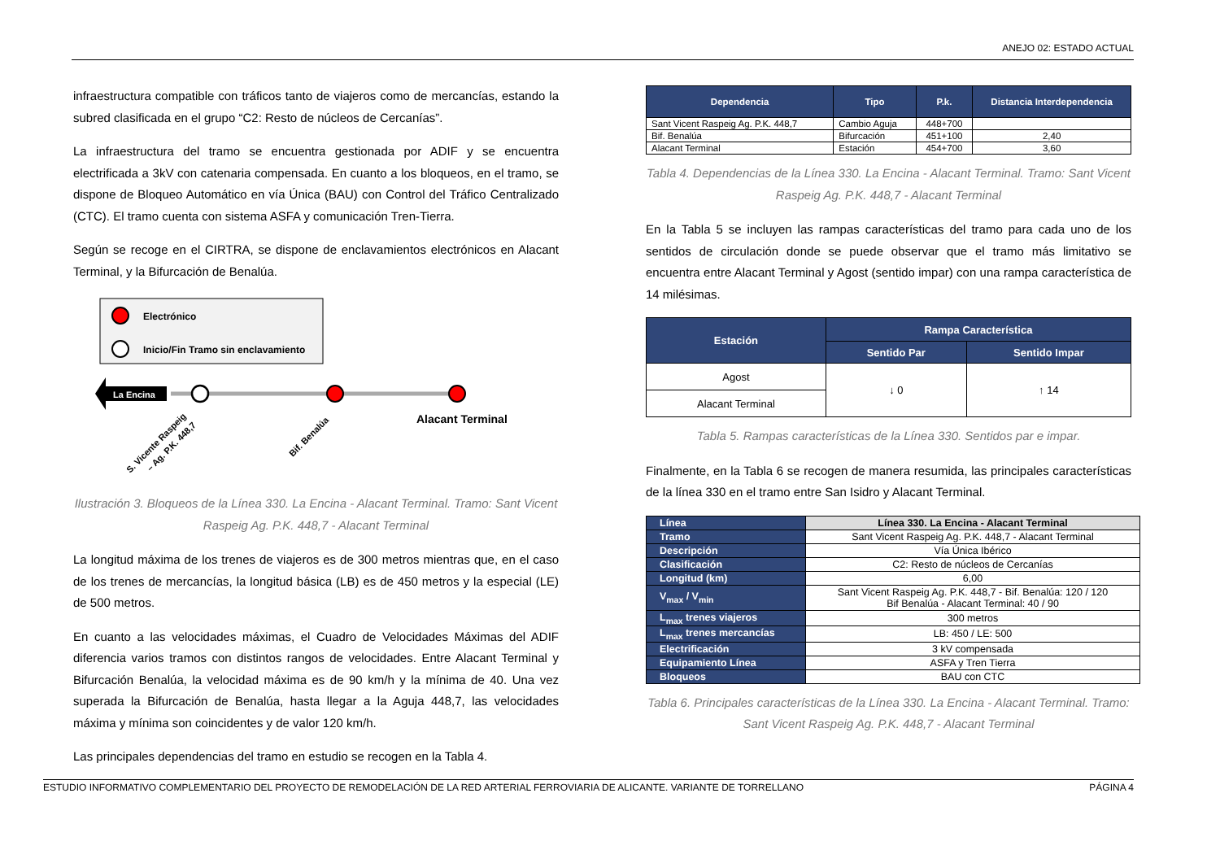ANEJO 02: ESTADO ACTUAL
infraestructura compatible con tráficos tanto de viajeros como de mercancías, estando la subred clasificada en el grupo “C2: Resto de núcleos de Cercanías”.
La infraestructura del tramo se encuentra gestionada por ADIF y se encuentra electrificada a 3kV con catenaria compensada. En cuanto a los bloqueos, en el tramo, se dispone de Bloqueo Automático en vía Única (BAU) con Control del Tráfico Centralizado (CTC). El tramo cuenta con sistema ASFA y comunicación Tren-Tierra.
Según se recoge en el CIRTRA, se dispone de enclavamientos electrónicos en Alacant Terminal, y la Bifurcación de Benalúa.
Electrónico
Inicio/Fin Tramo sin enclavamiento
La Encina
Alacant Terminal
S. Vicente Raspeig
– Ag. P.K. 448,7
Bif. Benalúa
Ilustración 3. Bloqueos de la Línea 330. La Encina - Alacant Terminal. Tramo: Sant Vicent Raspeig Ag. P.K. 448,7 - Alacant Terminal
La longitud máxima de los trenes de viajeros es de 300 metros mientras que, en el caso de los trenes de mercancías, la longitud básica (LB) es de 450 metros y la especial (LE) de 500 metros.
En cuanto a las velocidades máximas, el Cuadro de Velocidades Máximas del ADIF diferencia varios tramos con distintos rangos de velocidades. Entre Alacant Terminal y Bifurcación Benalúa, la velocidad máxima es de 90 km/h y la mínima de 40. Una vez superada la Bifurcación de Benalúa, hasta llegar a la Aguja 448,7, las velocidades máxima y mínima son coincidentes y de valor 120 km/h.
Las principales dependencias del tramo en estudio se recogen en la Tabla 4.
| Dependencia | Tipo | P.k. | Distancia Interdependencia |
| --- | --- | --- | --- |
| Sant Vicent Raspeig Ag. P.K. 448,7 | Cambio Aguja | 448+700 | |
| Bif. Benalúa | Bifurcación | 451+100 | 2,40 |
| Alacant Terminal | Estación | 454+700 | 3,60 |
Tabla 4. Dependencias de la Línea 330. La Encina - Alacant Terminal. Tramo: Sant Vicent Raspeig Ag. P.K. 448,7 - Alacant Terminal
En la Tabla 5 se incluyen las rampas características del tramo para cada uno de los sentidos de circulación donde se puede observar que el tramo más limitativo se encuentra entre Alacant Terminal y Agost (sentido impar) con una rampa característica de 14 milésimas.
| Estación | Rampa Característica | |
| --- | --- | --- |
| | Sentido Par | Sentido Impar |
| Agost | ↓ 0 | ↑ 14 |
| Alacant Terminal | | |
Tabla 5. Rampas características de la Línea 330. Sentidos par e impar.
Finalmente, en la Tabla 6 se recogen de manera resumida, las principales características de la línea 330 en el tramo entre San Isidro y Alacant Terminal.
| Línea | Línea 330. La Encina - Alacant Terminal |
| Tramo | Sant Vicent Raspeig Ag. P.K. 448,7 - Alacant Terminal |
| Descripción | Vía Única Ibérico |
| Clasificación | C2: Resto de núcleos de Cercanías |
| Longitud (km) | 6,00 |
| V<sub>max</sub> / V<sub>min</sub> | Sant Vicent Raspeig Ag. P.K. 448,7 - Bif. Benalúa: 120 / 120 Bif Benalúa - Alacant Terminal: 40 / 90 |
| L<sub>max</sub> trenes viajeros | 300 metros |
| L<sub>max</sub> trenes mercancías | LB: 450 / LE: 500 |
| Electrificación | 3 kV compensada |
| Equipamiento Línea | ASFA y Tren Tierra |
| Bloqueos | BAU con CTC |
Tabla 6. Principales características de la Línea 330. La Encina - Alacant Terminal. Tramo: Sant Vicent Raspeig Ag. P.K. 448,7 - Alacant Terminal
ESTUDIO INFORMATIVO COMPLEMENTARIO DEL PROYECTO DE REMODELACIÓN DE LA RED ARTERIAL FERROVIARIA DE ALICANTE. VARIANTE DE TORRELLANO PÁGINA 4